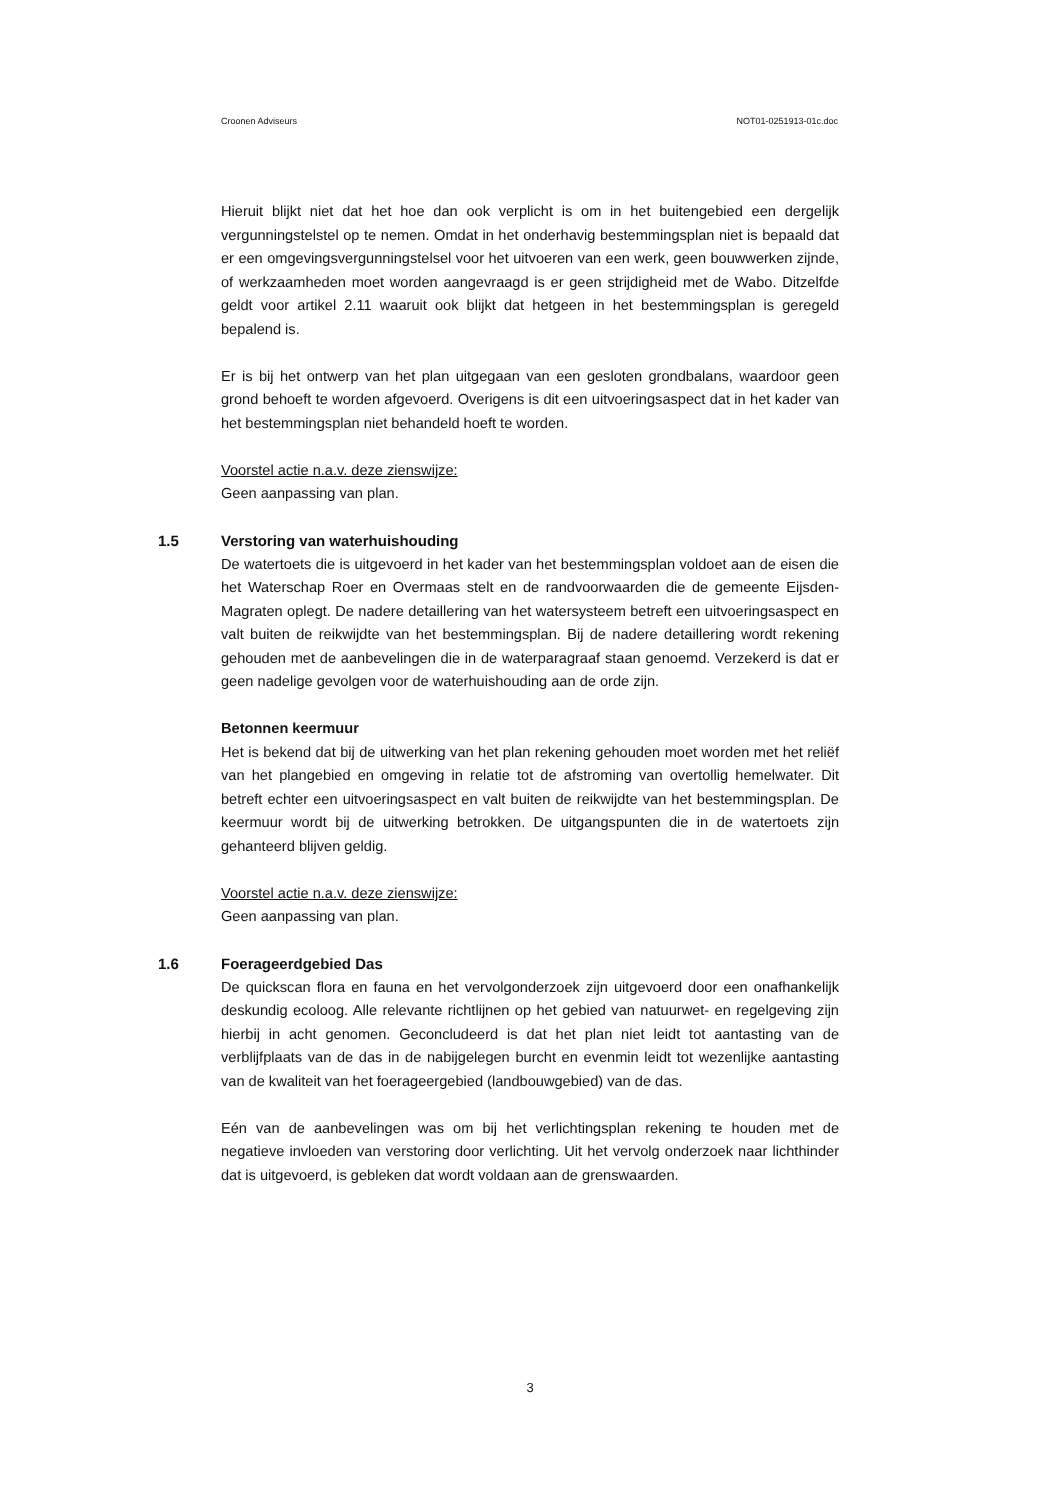Croonen Adviseurs NOT01-0251913-01c.doc
Hieruit blijkt niet dat het hoe dan ook verplicht is om in het buitengebied een dergelijk vergunningstelstel op te nemen. Omdat in het onderhavig bestemmingsplan niet is bepaald dat er een omgevingsvergunningstelsel voor het uitvoeren van een werk, geen bouwwerken zijnde, of werkzaamheden moet worden aangevraagd is er geen strijdigheid met de Wabo. Ditzelfde geldt voor artikel 2.11 waaruit ook blijkt dat hetgeen in het bestemmingsplan is geregeld bepalend is.
Er is bij het ontwerp van het plan uitgegaan van een gesloten grondbalans, waardoor geen grond behoeft te worden afgevoerd. Overigens is dit een uitvoeringsaspect dat in het kader van het bestemmingsplan niet behandeld hoeft te worden.
Voorstel actie n.a.v. deze zienswijze:
Geen aanpassing van plan.
1.5 Verstoring van waterhuishouding
De watertoets die is uitgevoerd in het kader van het bestemmingsplan voldoet aan de eisen die het Waterschap Roer en Overmaas stelt en de randvoorwaarden die de gemeente Eijsden-Magraten oplegt. De nadere detaillering van het watersysteem betreft een uitvoeringsaspect en valt buiten de reikwijdte van het bestemmingsplan. Bij de nadere detaillering wordt rekening gehouden met de aanbevelingen die in de waterparagraaf staan genoemd. Verzekerd is dat er geen nadelige gevolgen voor de waterhuishouding aan de orde zijn.
Betonnen keermuur
Het is bekend dat bij de uitwerking van het plan rekening gehouden moet worden met het reliëf van het plangebied en omgeving in relatie tot de afstroming van overtollig hemelwater. Dit betreft echter een uitvoeringsaspect en valt buiten de reikwijdte van het bestemmingsplan. De keermuur wordt bij de uitwerking betrokken. De uitgangspunten die in de watertoets zijn gehanteerd blijven geldig.
Voorstel actie n.a.v. deze zienswijze:
Geen aanpassing van plan.
1.6 Foerageerdgebied Das
De quickscan flora en fauna en het vervolgonderzoek zijn uitgevoerd door een onafhankelijk deskundig ecoloog. Alle relevante richtlijnen op het gebied van natuurwet- en regelgeving zijn hierbij in acht genomen. Geconcludeerd is dat het plan niet leidt tot aantasting van de verblijfplaats van de das in de nabijgelegen burcht en evenmin leidt tot wezenlijke aantasting van de kwaliteit van het foerageergebied (landbouwgebied) van de das.
Eén van de aanbevelingen was om bij het verlichtingsplan rekening te houden met de negatieve invloeden van verstoring door verlichting. Uit het vervolg onderzoek naar lichthinder dat is uitgevoerd, is gebleken dat wordt voldaan aan de grenswaarden.
3